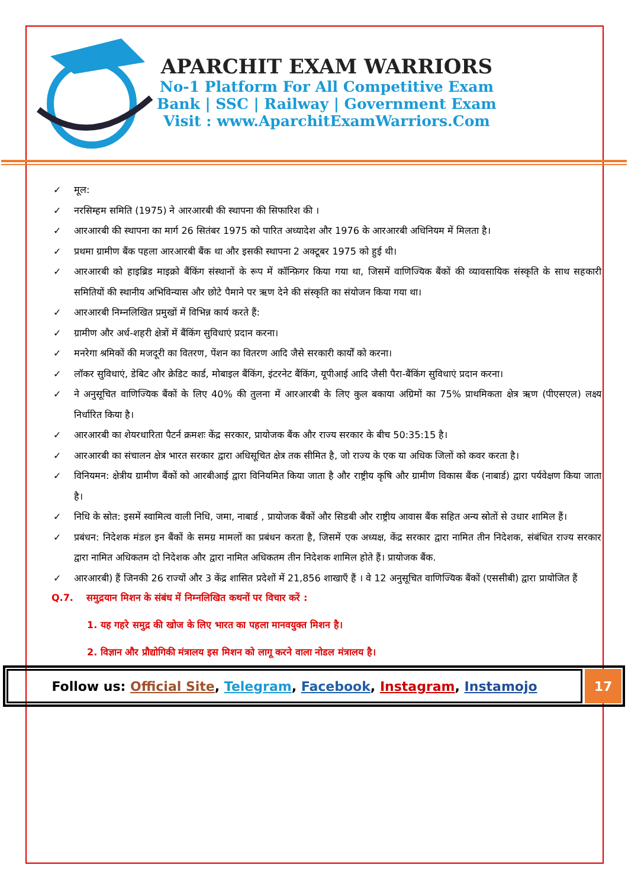APARCHIT EXAM WARRIORS
No-1 Platform For All Competitive Exam
Bank | SSC | Railway | Government Exam
Visit : www.AparchitExamWarriors.Com
✓ मूल:
✓ नरसिम्हम समिति (1975) ने आरआरबी की स्थापना की सिफारिश की ।
✓ आरआरबी की स्थापना का मार्ग 26 सितंबर 1975 को पारित अध्यादेश और 1976 के आरआरबी अधिनियम में मिलता है।
✓ प्रथमा ग्रामीण बैंक पहला आरआरबी बैंक था और इसकी स्थापना 2 अक्टूबर 1975 को हुई थी।
✓ आरआरबी को हाइब्रिड माइक्रो बैंकिंग संस्थानों के रूप में कॉन्फ़िगर किया गया था, जिसमें वाणिज्यिक बैंकों की व्यावसायिक संस्कृति के साथ सहकारी समितियों की स्थानीय अभिविन्यास और छोटे पैमाने पर ऋण देने की संस्कृति का संयोजन किया गया था।
✓ आरआरबी निम्नलिखित प्रमुखों में विभिन्न कार्य करते हैं:
✓ ग्रामीण और अर्ध-शहरी क्षेत्रों में बैंकिंग सुविधाएं प्रदान करना।
✓ मनरेगा श्रमिकों की मजदूरी का वितरण, पेंशन का वितरण आदि जैसे सरकारी कार्यों को करना।
✓ लॉकर सुविधाएं, डेबिट और क्रेडिट कार्ड, मोबाइल बैंकिंग, इंटरनेट बैंकिंग, यूपीआई आदि जैसी पैरा-बैंकिंग सुविधाएं प्रदान करना।
✓ ने अनुसूचित वाणिज्यिक बैंकों के लिए 40% की तुलना में आरआरबी के लिए कुल बकाया अग्रिमों का 75% प्राथमिकता क्षेत्र ऋण (पीएसएल) लक्ष्य निर्धारित किया है।
✓ आरआरबी का शेयरधारिता पैटर्न क्रमशः केंद्र सरकार, प्रायोजक बैंक और राज्य सरकार के बीच 50:35:15 है।
✓ आरआरबी का संचालन क्षेत्र भारत सरकार द्वारा अधिसूचित क्षेत्र तक सीमित है, जो राज्य के एक या अधिक जिलों को कवर करता है।
✓ विनियमन: क्षेत्रीय ग्रामीण बैंकों को आरबीआई द्वारा विनियमित किया जाता है और राष्ट्रीय कृषि और ग्रामीण विकास बैंक (नाबार्ड) द्वारा पर्यवेक्षण किया जाता है।
✓ निधि के स्रोत: इसमें स्वामित्व वाली निधि, जमा, नाबार्ड , प्रायोजक बैंकों और सिडबी और राष्ट्रीय आवास बैंक सहित अन्य स्रोतों से उधार शामिल हैं।
✓ प्रबंधन: निदेशक मंडल इन बैंकों के समग्र मामलों का प्रबंधन करता है, जिसमें एक अध्यक्ष, केंद्र सरकार द्वारा नामित तीन निदेशक, संबंधित राज्य सरकार द्वारा नामित अधिकतम दो निदेशक और द्वारा नामित अधिकतम तीन निदेशक शामिल होते हैं। प्रायोजक बैंक.
✓ आरआरबी) हैं जिनकी 26 राज्यों और 3 केंद्र शासित प्रदेशों में 21,856 शाखाएँ हैं । वे 12 अनुसूचित वाणिज्यिक बैंकों (एससीबी) द्वारा प्रायोजित हैं
Q.7. समुद्रयान मिशन के संबंध में निम्नलिखित कथनों पर विचार करें :
1. यह गहरे समुद्र की खोज के लिए भारत का पहला मानवयुक्त मिशन है।
2. विज्ञान और प्रौद्योगिकी मंत्रालय इस मिशन को लागू करने वाला नोडल मंत्रालय है।
Follow us: Official Site, Telegram, Facebook, Instagram, Instamojo
17